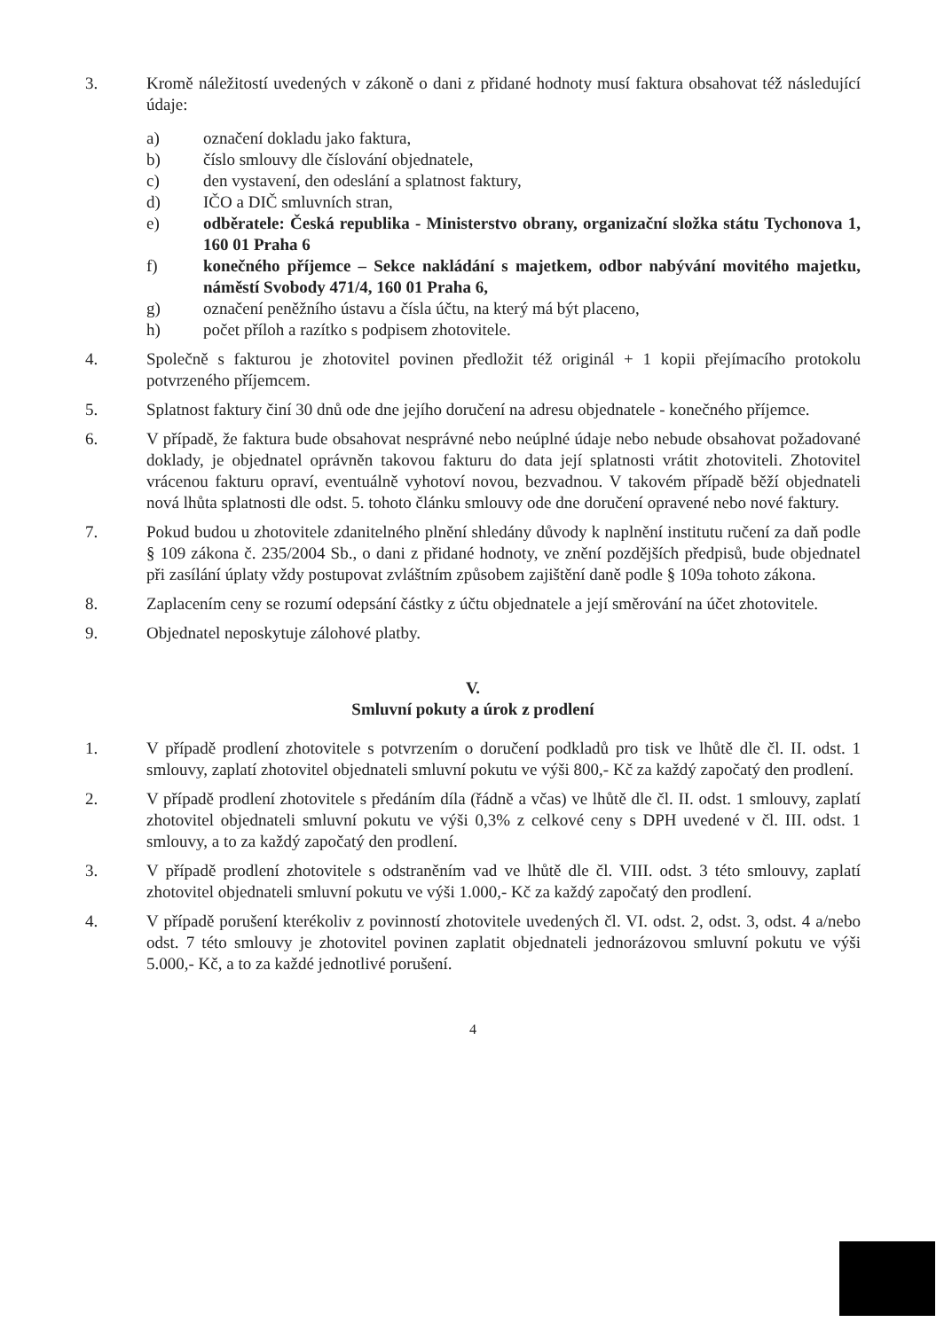3. Kromě náležitostí uvedených v zákoně o dani z přidané hodnoty musí faktura obsahovat též následující údaje:
a) označení dokladu jako faktura,
b) číslo smlouvy dle číslování objednatele,
c) den vystavení, den odeslání a splatnost faktury,
d) IČO a DIČ smluvních stran,
e) odběratele: Česká republika - Ministerstvo obrany, organizační složka státu Tychonova 1, 160 01 Praha 6
f) konečného příjemce – Sekce nakládání s majetkem, odbor nabývání movitého majetku, náměstí Svobody 471/4, 160 01 Praha 6,
g) označení peněžního ústavu a čísla účtu, na který má být placeno,
h) počet příloh a razítko s podpisem zhotovitele.
4. Společně s fakturou je zhotovitel povinen předložit též originál + 1 kopii přejímacího protokolu potvrzeného příjemcem.
5. Splatnost faktury činí 30 dnů ode dne jejího doručení na adresu objednatele - konečného příjemce.
6. V případě, že faktura bude obsahovat nesprávné nebo neúplné údaje nebo nebude obsahovat požadované doklady, je objednatel oprávněn takovou fakturu do data její splatnosti vrátit zhotoviteli. Zhotovitel vrácenou fakturu opraví, eventuálně vyhotoví novou, bezvadnou. V takovém případě běží objednateli nová lhůta splatnosti dle odst. 5. tohoto článku smlouvy ode dne doručení opravené nebo nové faktury.
7. Pokud budou u zhotovitele zdanitelného plnění shledány důvody k naplnění institutu ručení za daň podle § 109 zákona č. 235/2004 Sb., o dani z přidané hodnoty, ve znění pozdějších předpisů, bude objednatel při zasílání úplaty vždy postupovat zvláštním způsobem zajištění daně podle § 109a tohoto zákona.
8. Zaplacením ceny se rozumí odepsání částky z účtu objednatele a její směrování na účet zhotovitele.
9. Objednatel neposkytuje zálohové platby.
V.
Smluvní pokuty a úrok z prodlení
1. V případě prodlení zhotovitele s potvrzením o doručení podkladů pro tisk ve lhůtě dle čl. II. odst. 1 smlouvy, zaplatí zhotovitel objednateli smluvní pokutu ve výši 800,- Kč za každý započatý den prodlení.
2. V případě prodlení zhotovitele s předáním díla (řádně a včas) ve lhůtě dle čl. II. odst. 1 smlouvy, zaplatí zhotovitel objednateli smluvní pokutu ve výši 0,3% z celkové ceny s DPH uvedené v čl. III. odst. 1 smlouvy, a to za každý započatý den prodlení.
3. V případě prodlení zhotovitele s odstraněním vad ve lhůtě dle čl. VIII. odst. 3 této smlouvy, zaplatí zhotovitel objednateli smluvní pokutu ve výši 1.000,- Kč za každý započatý den prodlení.
4. V případě porušení kterékoliv z povinností zhotovitele uvedených čl. VI. odst. 2, odst. 3, odst. 4 a/nebo odst. 7 této smlouvy je zhotovitel povinen zaplatit objednateli jednorázovou smluvní pokutu ve výši 5.000,- Kč, a to za každé jednotlivé porušení.
4